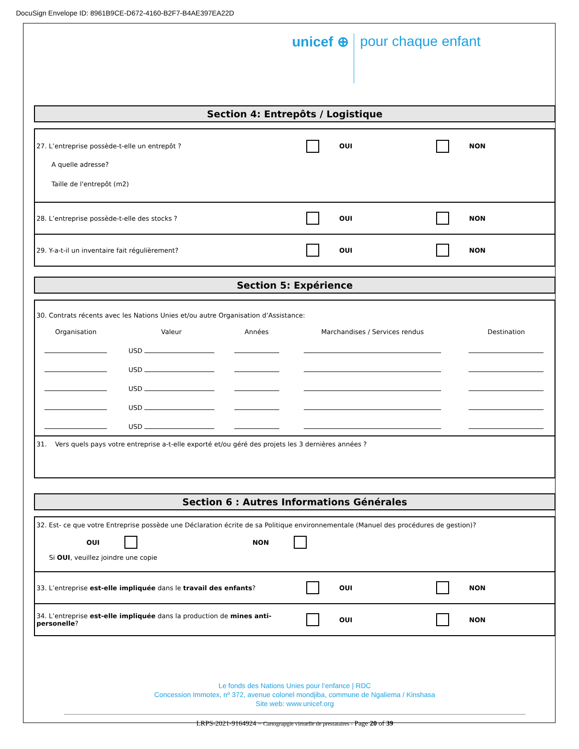DocuSign Envelope ID: 8961B9CE-D672-4160-B2F7-B4AE397EA22D
unicef ⊕ pour chaque enfant
Section 4: Entrepôts / Logistique
27. L’entreprise possède-t-elle un entrepôt ? OUI NON
A quelle adresse?
Taille de l'entrepôt (m2)
28. L’entreprise possède-t-elle des stocks ? OUI NON
29. Y-a-t-il un inventaire fait régulièrement? OUI NON
Section 5: Expérience
30. Contrats récents avec les Nations Unies et/ou autre Organisation d’Assistance:
| Organisation | Valeur | Années | Marchandises / Services rendus | Destination |
| | USD | | | |
| | USD | | | |
| | USD | | | |
| | USD | | | |
| | USD | | | |
31. Vers quels pays votre entreprise a-t-elle exporté et/ou géré des projets les 3 dernières années ?
Section 6 : Autres Informations Générales
32. Est- ce que votre Entreprise possède une Déclaration écrite de sa Politique environnementale (Manuel des procédures de gestion)?
OUI NON
Si OUI, veuillez joindre une copie
33. L’entreprise est-elle impliquée dans le travail des enfants? OUI NON
34. L’entreprise est-elle impliquée dans la production de mines anti-personelle?
OUI NON
Le fonds des Nations Unies pour l’enfance | RDC
Concession Immotex, nº 372, avenue colonel mondjiba, commune de Ngaliema / Kinshasa
Site web: www.unicef.org
LRPS-2021-9164924 – Cartograpgie virtuelle de prestataires - Page 20 of 39